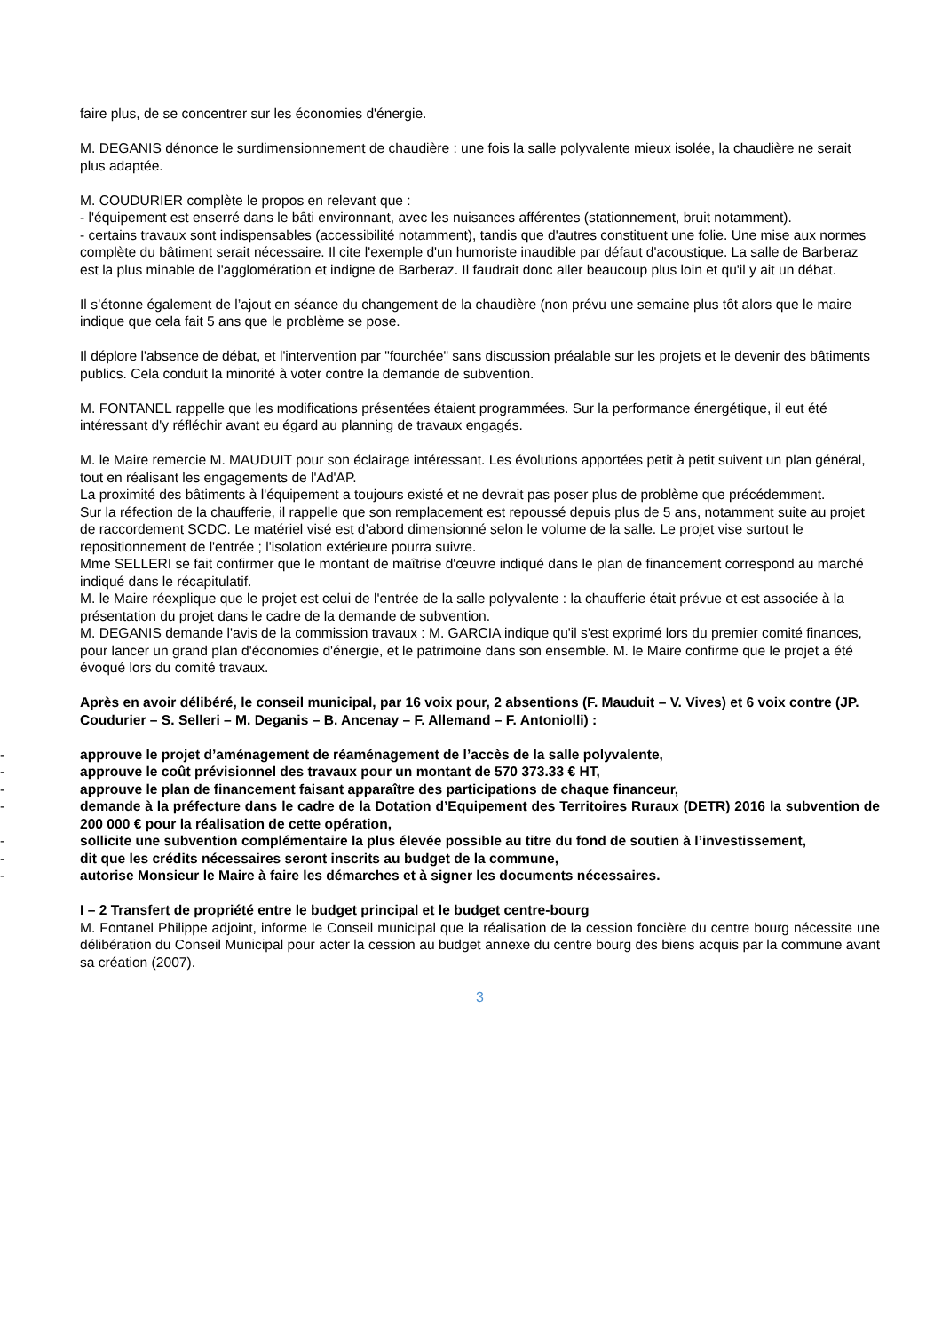faire plus, de se concentrer sur les économies d'énergie.
M. DEGANIS dénonce le surdimensionnement de chaudière : une fois la salle polyvalente mieux isolée, la chaudière ne serait plus adaptée.
M. COUDURIER complète le propos en relevant que :
- l'équipement est enserré dans le bâti environnant, avec les nuisances afférentes (stationnement, bruit notamment).
- certains travaux sont indispensables (accessibilité notamment), tandis que d'autres constituent une folie. Une mise aux normes complète du bâtiment serait nécessaire. Il cite l'exemple d'un humoriste inaudible par défaut d'acoustique. La salle de Barberaz est la plus minable de l'agglomération et indigne de Barberaz. Il faudrait donc aller beaucoup plus loin et qu'il y ait un débat.
Il s’étonne également de l’ajout en séance du changement de la chaudière (non prévu une semaine plus tôt alors que le maire indique que cela fait 5 ans que le problème se pose.
Il déplore l'absence de débat, et l'intervention par "fourchée" sans discussion préalable sur les projets et le devenir des bâtiments publics. Cela conduit la minorité à voter contre la demande de subvention.
M. FONTANEL rappelle que les modifications présentées étaient programmées. Sur la performance énergétique, il eut été intéressant d'y réfléchir avant eu égard au planning de travaux engagés.
M. le Maire remercie M. MAUDUIT pour son éclairage intéressant. Les évolutions apportées petit à petit suivent un plan général, tout en réalisant les engagements de l'Ad'AP.
La proximité des bâtiments à l'équipement a toujours existé et ne devrait pas poser plus de problème que précédemment.
Sur la réfection de la chaufferie, il rappelle que son remplacement est repoussé depuis plus de 5 ans, notamment suite au projet de raccordement SCDC. Le matériel visé est d’abord dimensionné selon le volume de la salle. Le projet vise surtout le repositionnement de l'entrée ; l'isolation extérieure pourra suivre.
Mme SELLERI se fait confirmer que le montant de maîtrise d'œuvre indiqué dans le plan de financement correspond au marché indiqué dans le récapitulatif.
M. le Maire réexplique que le projet est celui de l'entrée de la salle polyvalente : la chaufferie était prévue et est associée à la présentation du projet dans le cadre de la demande de subvention.
M. DEGANIS demande l'avis de la commission travaux : M. GARCIA indique qu'il s'est exprimé lors du premier comité finances, pour lancer un grand plan d'économies d'énergie, et le patrimoine dans son ensemble. M. le Maire confirme que le projet a été évoqué lors du comité travaux.
Après en avoir délibéré, le conseil municipal, par 16 voix pour, 2 absentions (F. Mauduit – V. Vives) et 6 voix contre (JP. Coudurier – S. Selleri – M. Deganis – B. Ancenay – F. Allemand – F. Antoniolli) :
- approuve le projet d’aménagement de réaménagement de l’accès de la salle polyvalente,
- approuve le coût prévisionnel des travaux pour un montant de 570 373.33 € HT,
- approuve le plan de financement faisant apparaître des participations de chaque financeur,
- demande à la préfecture dans le cadre de la Dotation d’Equipement des Territoires Ruraux (DETR) 2016 la subvention de 200 000 € pour la réalisation de cette opération,
- sollicite une subvention complémentaire la plus élevée possible au titre du fond de soutien à l’investissement,
- dit que les crédits nécessaires seront inscrits au budget de la commune,
- autorise Monsieur le Maire à faire les démarches et à signer les documents nécessaires.
I – 2 Transfert de propriété entre le budget principal et le budget centre-bourg
M. Fontanel Philippe adjoint, informe le Conseil municipal que la réalisation de la cession foncière du centre bourg nécessite une délibération du Conseil Municipal pour acter la cession au budget annexe du centre bourg des biens acquis par la commune avant sa création (2007).
3